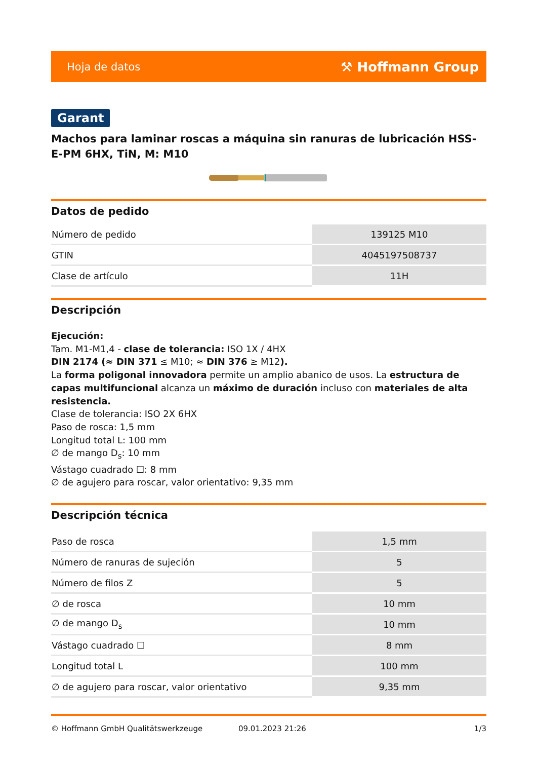Hoja de datos ⚒ Hoffmann Group
Garant
Machos para laminar roscas a máquina sin ranuras de lubricación HSS-E-PM 6HX, TiN, M: M10
Datos de pedido
| Número de pedido | 139125 M10 |
| GTIN | 4045197508737 |
| Clase de artículo | 11H |
Descripción
Ejecución:
Tam. M1-M1,4 - clase de tolerancia: ISO 1X / 4HX
DIN 2174 (≈ DIN 371 ≤ M10; ≈ DIN 376 ≥ M12).
La forma poligonal innovadora permite un amplio abanico de usos. La estructura de capas multifuncional alcanza un máximo de duración incluso con materiales de alta resistencia.
Clase de tolerancia: ISO 2X 6HX
Paso de rosca: 1,5 mm
Longitud total L: 100 mm
∅ de mango D<sub>s</sub>: 10 mm
Vástago cuadrado ☐: 8 mm
∅ de agujero para roscar, valor orientativo: 9,35 mm
Descripción técnica
| Paso de rosca | 1,5 mm |
| Número de ranuras de sujeción | 5 |
| Número de filos Z | 5 |
| ∅ de rosca | 10 mm |
| ∅ de mango D<sub>s</sub> | 10 mm |
| Vástago cuadrado ☐ | 8 mm |
| Longitud total L | 100 mm |
| ∅ de agujero para roscar, valor orientativo | 9,35 mm |
© Hoffmann GmbH Qualitätswerkzeuge 09.01.2023 21:26 1/3